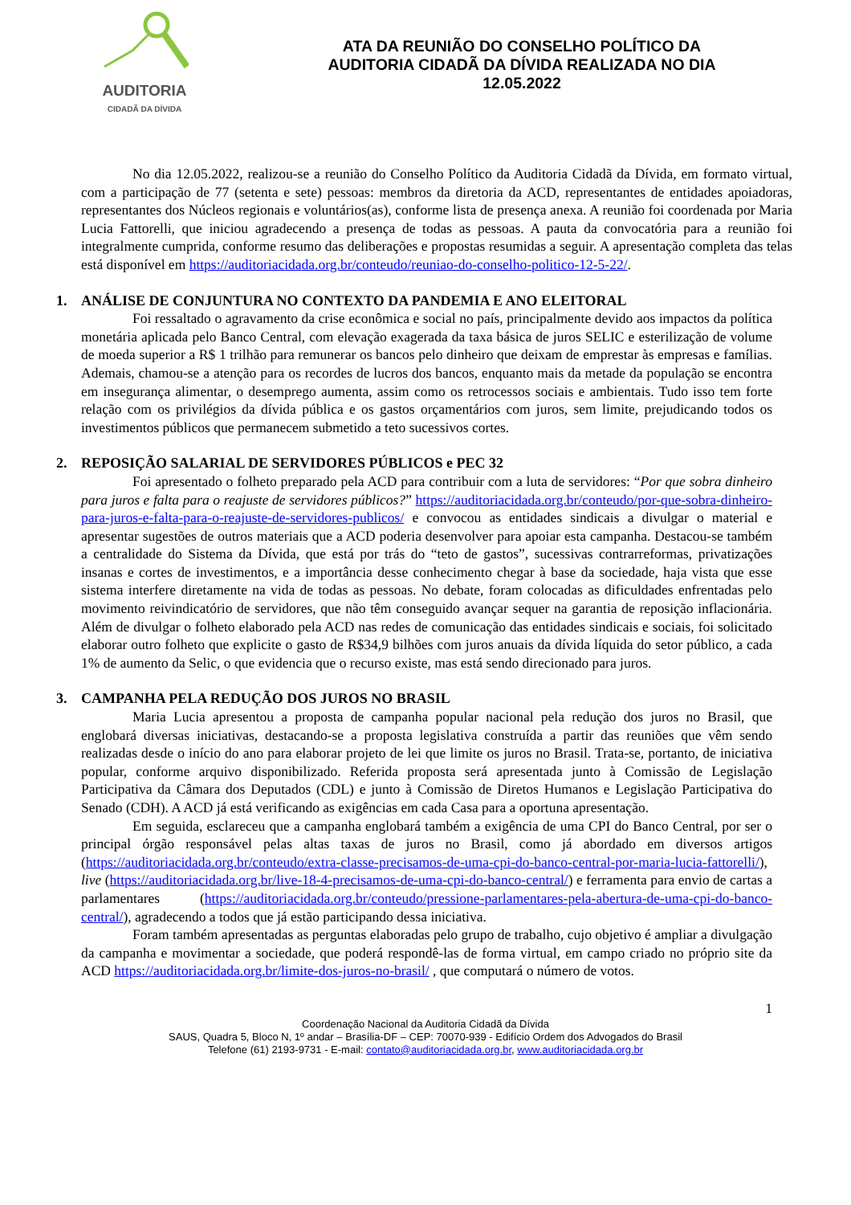AUDITORIA
CIDADÃ DA DÍVIDA
ATA DA REUNIÃO DO CONSELHO POLÍTICO DA AUDITORIA CIDADÃ DA DÍVIDA REALIZADA NO DIA 12.05.2022
No dia 12.05.2022, realizou-se a reunião do Conselho Político da Auditoria Cidadã da Dívida, em formato virtual, com a participação de 77 (setenta e sete) pessoas: membros da diretoria da ACD, representantes de entidades apoiadoras, representantes dos Núcleos regionais e voluntários(as), conforme lista de presença anexa. A reunião foi coordenada por Maria Lucia Fattorelli, que iniciou agradecendo a presença de todas as pessoas. A pauta da convocatória para a reunião foi integralmente cumprida, conforme resumo das deliberações e propostas resumidas a seguir. A apresentação completa das telas está disponível em https://auditoriacidada.org.br/conteudo/reuniao-do-conselho-politico-12-5-22/.
1. ANÁLISE DE CONJUNTURA NO CONTEXTO DA PANDEMIA E ANO ELEITORAL
Foi ressaltado o agravamento da crise econômica e social no país, principalmente devido aos impactos da política monetária aplicada pelo Banco Central, com elevação exagerada da taxa básica de juros SELIC e esterilização de volume de moeda superior a R$ 1 trilhão para remunerar os bancos pelo dinheiro que deixam de emprestar às empresas e famílias. Ademais, chamou-se a atenção para os recordes de lucros dos bancos, enquanto mais da metade da população se encontra em insegurança alimentar, o desemprego aumenta, assim como os retrocessos sociais e ambientais. Tudo isso tem forte relação com os privilégios da dívida pública e os gastos orçamentários com juros, sem limite, prejudicando todos os investimentos públicos que permanecem submetido a teto sucessivos cortes.
2. REPOSIÇÃO SALARIAL DE SERVIDORES PÚBLICOS e PEC 32
Foi apresentado o folheto preparado pela ACD para contribuir com a luta de servidores: “Por que sobra dinheiro para juros e falta para o reajuste de servidores públicos?” https://auditoriacidada.org.br/conteudo/por-que-sobra-dinheiro-para-juros-e-falta-para-o-reajuste-de-servidores-publicos/ e convocou as entidades sindicais a divulgar o material e apresentar sugestões de outros materiais que a ACD poderia desenvolver para apoiar esta campanha. Destacou-se também a centralidade do Sistema da Dívida, que está por trás do “teto de gastos”, sucessivas contrarreformas, privatizações insanas e cortes de investimentos, e a importância desse conhecimento chegar à base da sociedade, haja vista que esse sistema interfere diretamente na vida de todas as pessoas. No debate, foram colocadas as dificuldades enfrentadas pelo movimento reivindicatório de servidores, que não têm conseguido avançar sequer na garantia de reposição inflacionária. Além de divulgar o folheto elaborado pela ACD nas redes de comunicação das entidades sindicais e sociais, foi solicitado elaborar outro folheto que explicite o gasto de R$34,9 bilhões com juros anuais da dívida líquida do setor público, a cada 1% de aumento da Selic, o que evidencia que o recurso existe, mas está sendo direcionado para juros.
3. CAMPANHA PELA REDUÇÃO DOS JUROS NO BRASIL
Maria Lucia apresentou a proposta de campanha popular nacional pela redução dos juros no Brasil, que englobará diversas iniciativas, destacando-se a proposta legislativa construída a partir das reuniões que vêm sendo realizadas desde o início do ano para elaborar projeto de lei que limite os juros no Brasil. Trata-se, portanto, de iniciativa popular, conforme arquivo disponibilizado. Referida proposta será apresentada junto à Comissão de Legislação Participativa da Câmara dos Deputados (CDL) e junto à Comissão de Diretos Humanos e Legislação Participativa do Senado (CDH). A ACD já está verificando as exigências em cada Casa para a oportuna apresentação.
Em seguida, esclareceu que a campanha englobará também a exigência de uma CPI do Banco Central, por ser o principal órgão responsável pelas altas taxas de juros no Brasil, como já abordado em diversos artigos (https://auditoriacidada.org.br/conteudo/extra-classe-precisamos-de-uma-cpi-do-banco-central-por-maria-lucia-fattorelli/), live (https://auditoriacidada.org.br/live-18-4-precisamos-de-uma-cpi-do-banco-central/) e ferramenta para envio de cartas a parlamentares (https://auditoriacidada.org.br/conteudo/pressione-parlamentares-pela-abertura-de-uma-cpi-do-banco-central/), agradecendo a todos que já estão participando dessa iniciativa.
Foram também apresentadas as perguntas elaboradas pelo grupo de trabalho, cujo objetivo é ampliar a divulgação da campanha e movimentar a sociedade, que poderá respondê-las de forma virtual, em campo criado no próprio site da ACD https://auditoriacidada.org.br/limite-dos-juros-no-brasil/ , que computará o número de votos.
1
Coordenação Nacional da Auditoria Cidadã da Dívida
SAUS, Quadra 5, Bloco N, 1º andar – Brasília-DF – CEP: 70070-939 - Edifício Ordem dos Advogados do Brasil
Telefone (61) 2193-9731 - E-mail: contato@auditoriacidada.org.br, www.auditoriacidada.org.br